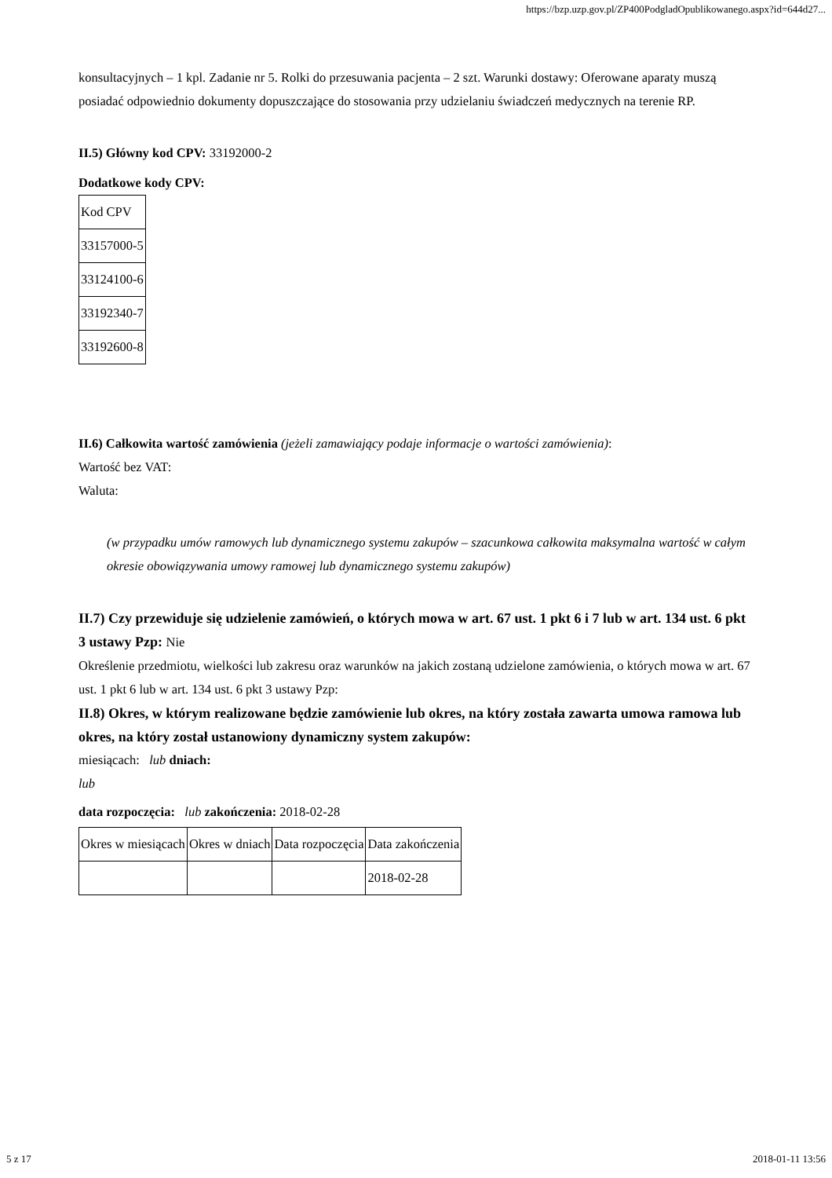https://bzp.uzp.gov.pl/ZP400PodgladOpublikowanego.aspx?id=644d27...
konsultacyjnych – 1 kpl. Zadanie nr 5. Rolki do przesuwania pacjenta – 2 szt. Warunki dostawy: Oferowane aparaty muszą posiadać odpowiednio dokumenty dopuszczające do stosowania przy udzielaniu świadczeń medycznych na terenie RP.
II.5) Główny kod CPV: 33192000-2
Dodatkowe kody CPV:
| Kod CPV |
| 33157000-5 |
| 33124100-6 |
| 33192340-7 |
| 33192600-8 |
II.6) Całkowita wartość zamówienia (jeżeli zamawiający podaje informacje o wartości zamówienia):
Wartość bez VAT:
Waluta:
(w przypadku umów ramowych lub dynamicznego systemu zakupów – szacunkowa całkowita maksymalna wartość w całym okresie obowiązywania umowy ramowej lub dynamicznego systemu zakupów)
II.7) Czy przewiduje się udzielenie zamówień, o których mowa w art. 67 ust. 1 pkt 6 i 7 lub w art. 134 ust. 6 pkt 3 ustawy Pzp: Nie
Określenie przedmiotu, wielkości lub zakresu oraz warunków na jakich zostaną udzielone zamówienia, o których mowa w art. 67 ust. 1 pkt 6 lub w art. 134 ust. 6 pkt 3 ustawy Pzp:
II.8) Okres, w którym realizowane będzie zamówienie lub okres, na który została zawarta umowa ramowa lub okres, na który został ustanowiony dynamiczny system zakupów:
miesiącach: lub dniach:
lub
data rozpoczęcia: lub zakończenia: 2018-02-28
| Okres w miesiącach | Okres w dniach | Data rozpoczęcia | Data zakończenia |
| | | | 2018-02-28 |
5 z 17 2018-01-11 13:56